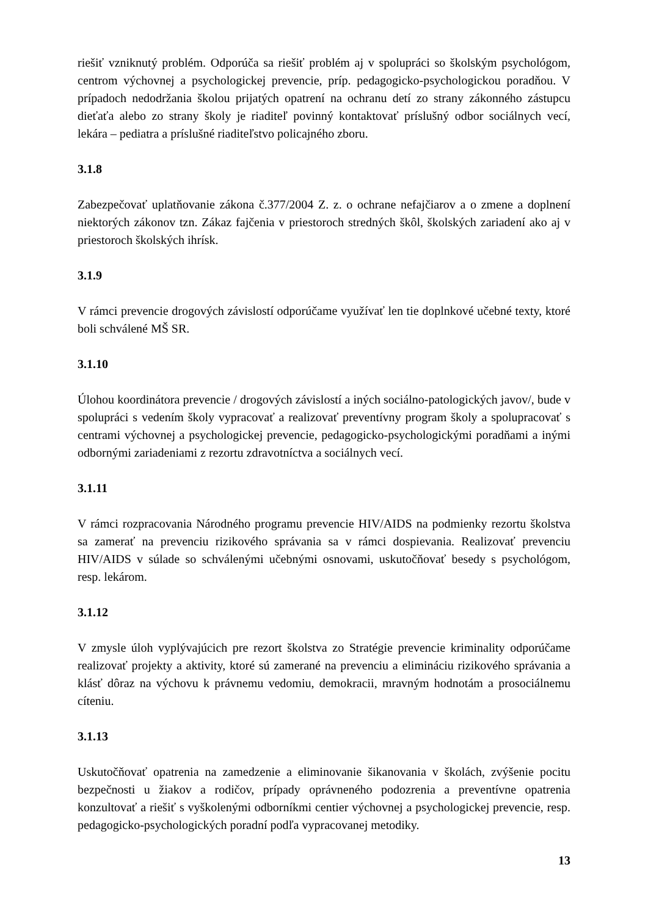riešiť vzniknutý problém. Odporúča sa riešiť problém aj v spolupráci so školským psychológom, centrom výchovnej a psychologickej prevencie, príp. pedagogicko-psychologickou poradňou. V prípadoch nedodržania školou prijatých opatrení na ochranu detí zo strany zákonného zástupcu dieťaťa alebo zo strany školy je riaditeľ povinný kontaktovať príslušný odbor sociálnych vecí, lekára – pediatra a príslušné riaditeľstvo policajného zboru.
3.1.8
Zabezpečovať uplatňovanie zákona č.377/2004 Z. z. o ochrane nefajčiarov a o zmene a doplnení niektorých zákonov tzn. Zákaz fajčenia v priestoroch stredných škôl, školských zariadení ako aj v priestoroch školských ihrísk.
3.1.9
V rámci prevencie drogových závislostí odporúčame využívať len tie doplnkové učebné texty, ktoré boli schválené MŠ SR.
3.1.10
Úlohou koordinátora prevencie / drogových závislostí a iných sociálno-patologických javov/, bude v spolupráci s vedením školy vypracovať a realizovať preventívny program školy a spolupracovať s centrami výchovnej a psychologickej prevencie, pedagogicko-psychologickými poradňami a inými odbornými zariadeniami z rezortu zdravotníctva a sociálnych vecí.
3.1.11
V rámci rozpracovania Národného programu prevencie HIV/AIDS na podmienky rezortu školstva sa zamerať na prevenciu rizikového správania sa v rámci dospievania. Realizovať prevenciu HIV/AIDS v súlade so schválenými učebnými osnovami, uskutočňovať besedy s psychológom, resp. lekárom.
3.1.12
V zmysle úloh vyplývajúcich pre rezort školstva zo Stratégie prevencie kriminality odporúčame realizovať projekty a aktivity, ktoré sú zamerané na prevenciu a elimináciu rizikového správania a klásť dôraz na výchovu k právnemu vedomiu, demokracii, mravným hodnotám a prosociálnemu cíteniu.
3.1.13
Uskutočňovať opatrenia na zamedzenie a eliminovanie šikanovania v školách, zvýšenie pocitu bezpečnosti u žiakov a rodičov, prípady oprávneného podozrenia a preventívne opatrenia konzultovať a riešiť s vyškolenými odborníkmi centier výchovnej a psychologickej prevencie, resp. pedagogicko-psychologických poradní podľa vypracovanej metodiky.
13